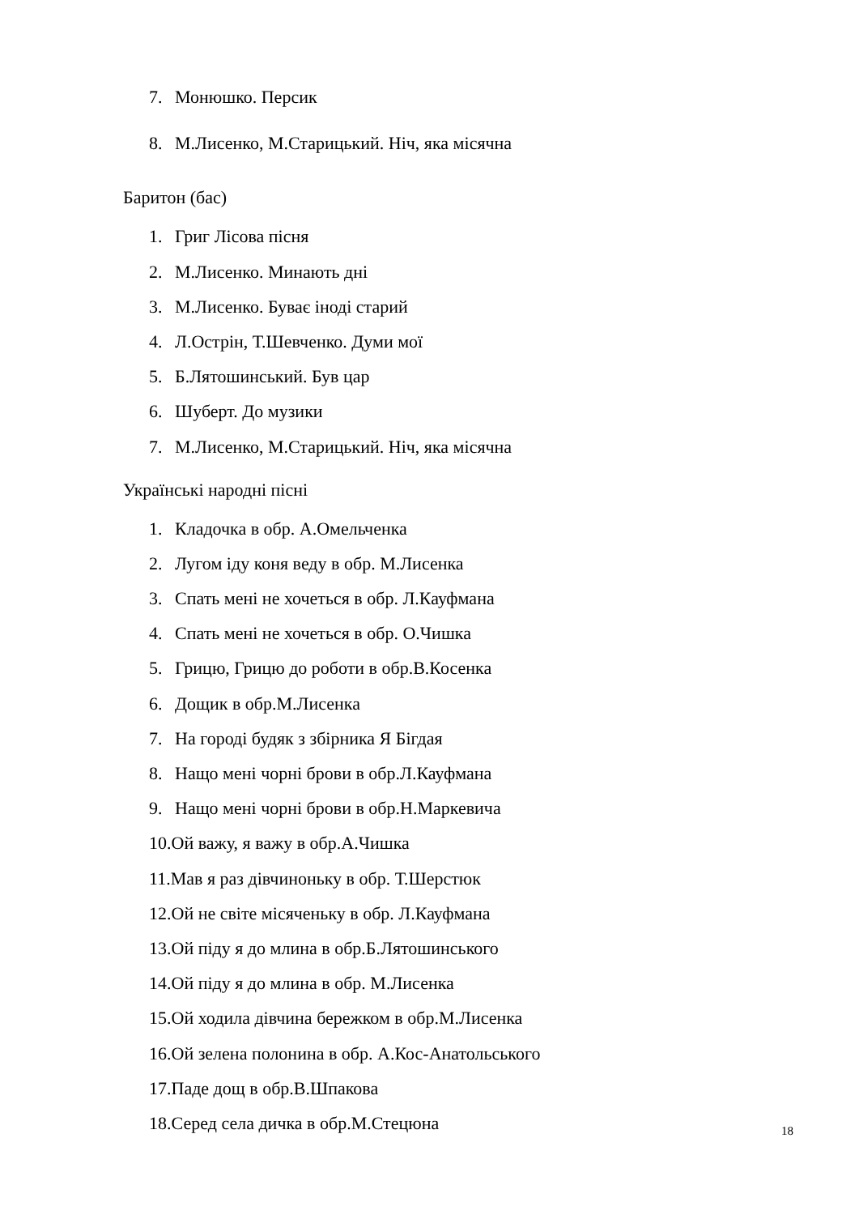7. Монюшко. Персик
8. М.Лисенко, М.Старицький. Ніч, яка місячна
Баритон (бас)
1. Григ Лісова пісня
2. М.Лисенко. Минають дні
3. М.Лисенко. Буває іноді старий
4. Л.Острін, Т.Шевченко. Думи мої
5. Б.Лятошинський. Був цар
6. Шуберт. До музики
7. М.Лисенко, М.Старицький. Ніч, яка місячна
Українські народні пісні
1. Кладочка в обр. А.Омельченка
2. Лугом іду коня веду в обр. М.Лисенка
3. Спать мені не хочеться в обр. Л.Кауфмана
4. Спать мені не хочеться в обр. О.Чишка
5. Грицю, Грицю до роботи в обр.В.Косенка
6. Дощик в обр.М.Лисенка
7. На городі будяк з збірника Я Бігдая
8. Нащо мені чорні брови в обр.Л.Кауфмана
9. Нащо мені чорні брови в обр.Н.Маркевича
10.Ой важу, я важу в обр.А.Чишка
11.Мав я раз дівчиноньку в обр. Т.Шерстюк
12.Ой не світе місяченьку в обр. Л.Кауфмана
13.Ой піду я до млина в обр.Б.Лятошинського
14.Ой піду я до млина в обр. М.Лисенка
15.Ой ходила дівчина бережком в обр.М.Лисенка
16.Ой зелена полонина в обр. А.Кос-Анатольського
17.Паде дощ в обр.В.Шпакова
18.Серед села дичка в обр.М.Стецюна
18